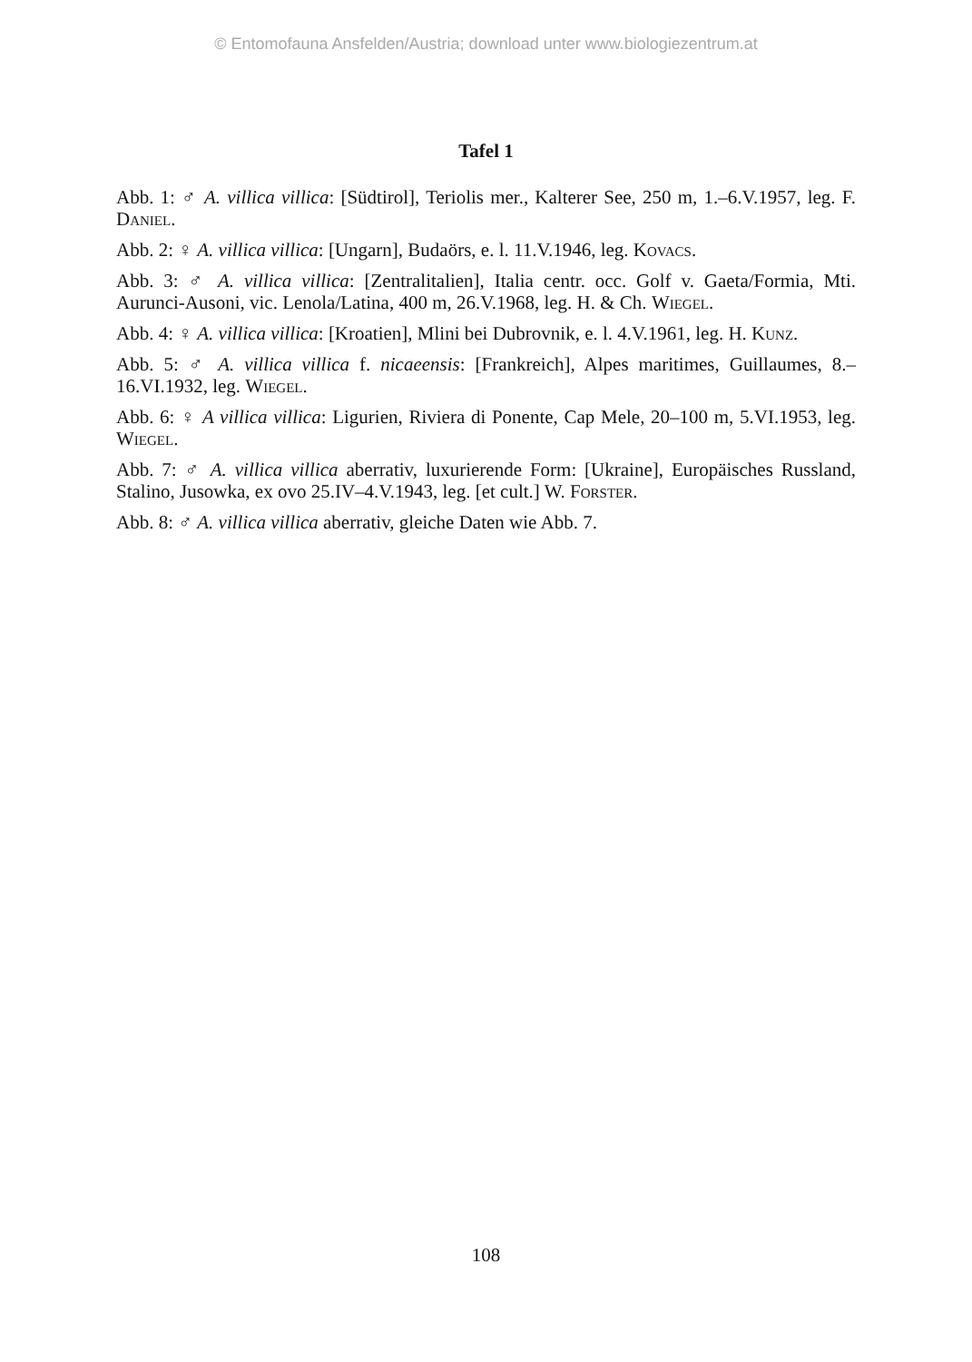© Entomofauna Ansfelden/Austria; download unter www.biologiezentrum.at
Tafel 1
Abb. 1: ♂ A. villica villica: [Südtirol], Teriolis mer., Kalterer See, 250 m, 1.–6.V.1957, leg. F. Daniel.
Abb. 2: ♀ A. villica villica: [Ungarn], Budaörs, e. l. 11.V.1946, leg. Kovacs.
Abb. 3: ♂ A. villica villica: [Zentralitalien], Italia centr. occ. Golf v. Gaeta/Formia, Mti. Aurunci-Ausoni, vic. Lenola/Latina, 400 m, 26.V.1968, leg. H. & Ch. Wiegel.
Abb. 4: ♀ A. villica villica: [Kroatien], Mlini bei Dubrovnik, e. l. 4.V.1961, leg. H. Kunz.
Abb. 5: ♂ A. villica villica f. nicaeensis: [Frankreich], Alpes maritimes, Guillaumes, 8.–16.VI.1932, leg. Wiegel.
Abb. 6: ♀ A villica villica: Ligurien, Riviera di Ponente, Cap Mele, 20–100 m, 5.VI.1953, leg. Wiegel.
Abb. 7: ♂ A. villica villica aberrativ, luxurierende Form: [Ukraine], Europäisches Russland, Stalino, Jusowka, ex ovo 25.IV–4.V.1943, leg. [et cult.] W. Forster.
Abb. 8: ♂ A. villica villica aberrativ, gleiche Daten wie Abb. 7.
108